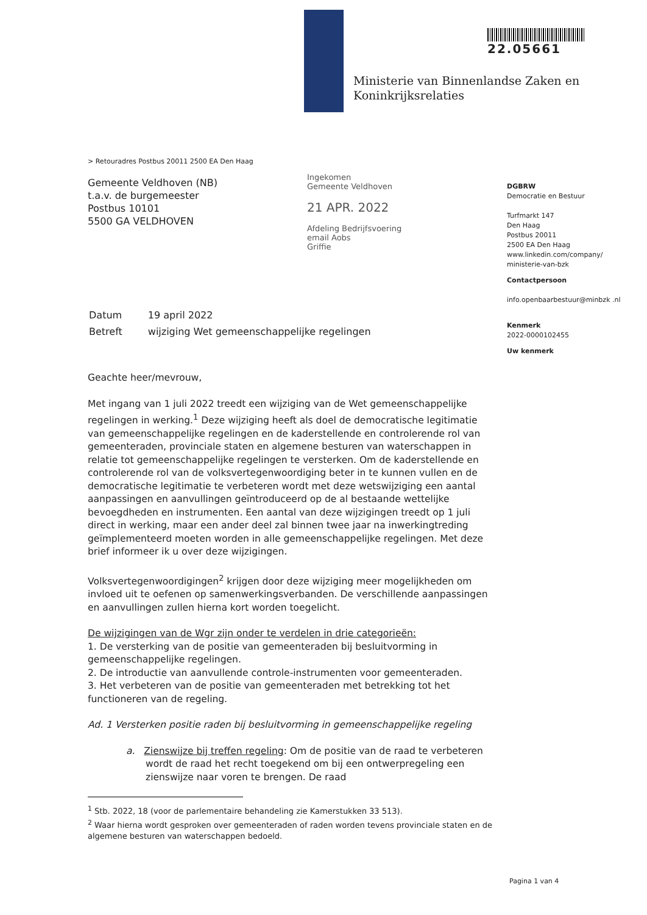22.05661
Ministerie van Binnenlandse Zaken en
Koninkrijksrelaties
> Retouradres Postbus 20011 2500 EA Den Haag
Gemeente Veldhoven (NB)
t.a.v. de burgemeester
Postbus 10101
5500 GA VELDHOVEN
Ingekomen
Gemeente Veldhoven
21 APR. 2022
Afdeling Bedrijfsvoering
email Aobs
Griffie
| Datum | 19 april 2022 |
| Betreft | wijziging Wet gemeenschappelijke regelingen |
Geachte heer/mevrouw,
Met ingang van 1 juli 2022 treedt een wijziging van de Wet gemeenschappelijke regelingen in werking.<sup>1</sup> Deze wijziging heeft als doel de democratische legitimatie van gemeenschappelijke regelingen en de kaderstellende en controlerende rol van gemeenteraden, provinciale staten en algemene besturen van waterschappen in relatie tot gemeenschappelijke regelingen te versterken. Om de kaderstellende en controlerende rol van de volksvertegenwoordiging beter in te kunnen vullen en de democratische legitimatie te verbeteren wordt met deze wetswijziging een aantal aanpassingen en aanvullingen geïntroduceerd op de al bestaande wettelijke bevoegdheden en instrumenten. Een aantal van deze wijzigingen treedt op 1 juli direct in werking, maar een ander deel zal binnen twee jaar na inwerkingtreding geïmplementeerd moeten worden in alle gemeenschappelijke regelingen. Met deze brief informeer ik u over deze wijzigingen.
Volksvertegenwoordigingen<sup>2</sup> krijgen door deze wijziging meer mogelijkheden om invloed uit te oefenen op samenwerkingsverbanden. De verschillende aanpassingen en aanvullingen zullen hierna kort worden toegelicht.
De wijzigingen van de Wgr zijn onder te verdelen in drie categorieën:
1. De versterking van de positie van gemeenteraden bij besluitvorming in gemeenschappelijke regelingen.
2. De introductie van aanvullende controle-instrumenten voor gemeenteraden.
3. Het verbeteren van de positie van gemeenteraden met betrekking tot het functioneren van de regeling.
Ad. 1 Versterken positie raden bij besluitvorming in gemeenschappelijke regeling
a. Zienswijze bij treffen regeling: Om de positie van de raad te verbeteren wordt de raad het recht toegekend om bij een ontwerpregeling een zienswijze naar voren te brengen. De raad
<sup>1</sup> Stb. 2022, 18 (voor de parlementaire behandeling zie Kamerstukken 33 513).
<sup>2</sup> Waar hierna wordt gesproken over gemeenteraden of raden worden tevens provinciale staten en de algemene besturen van waterschappen bedoeld.
DGBRW
Democratie en Bestuur
Turfmarkt 147
Den Haag
Postbus 20011
2500 EA Den Haag
www.linkedin.com/company/ ministerie-van-bzk
Contactpersoon
info.openbaarbestuur@minbzk .nl
Kenmerk
2022-0000102455
Uw kenmerk
Pagina 1 van 4